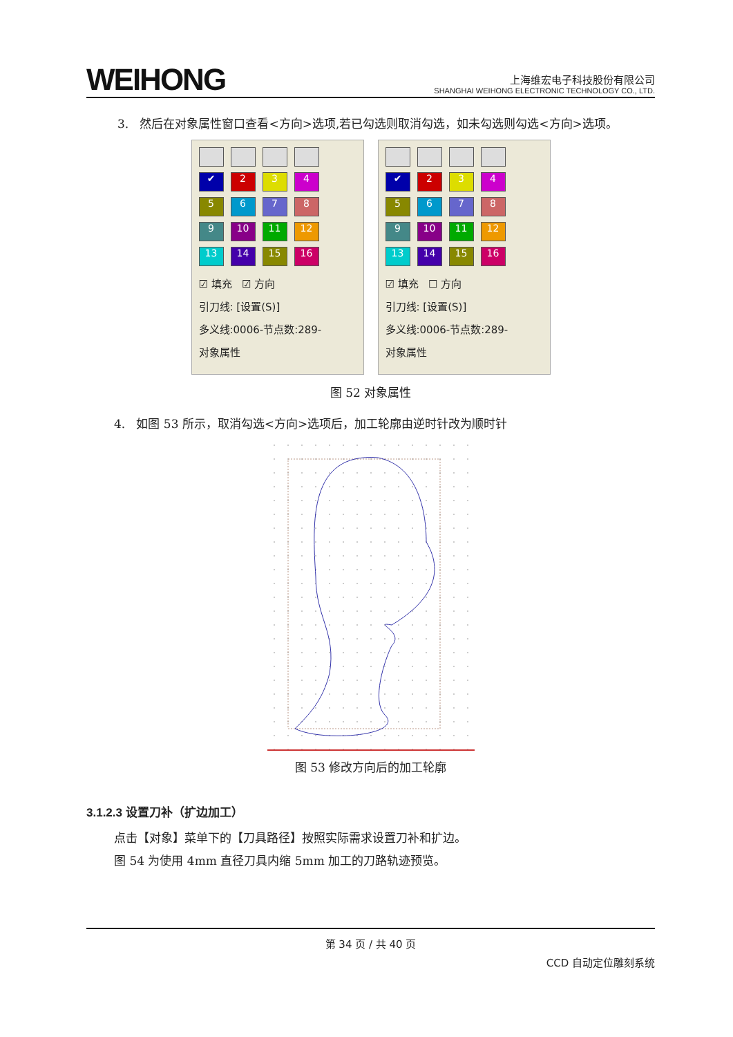WEIHONG
上海维宏电子科技股份有限公司
SHANGHAI WEIHONG ELECTRONIC TECHNOLOGY CO., LTD.
3. 然后在对象属性窗口查看<方向>选项,若已勾选则取消勾选，如未勾选则勾选<方向>选项。
✔ 23456789 10 11 12 13 14 15 16
☑ 填充 ☑ 方向
引刀线: [设置(S)]
多义线:0006-节点数:289-
对象属性
✔ 23456789 10 11 12 13 14 15 16
☑ 填充 ☐ 方向
引刀线: [设置(S)]
多义线:0006-节点数:289-
对象属性
图 52 对象属性
4. 如图 53 所示，取消勾选<方向>选项后，加工轮廓由逆时针改为顺时针
图 53 修改方向后的加工轮廓
3.1.2.3 设置刀补（扩边加工）
点击【对象】菜单下的【刀具路径】按照实际需求设置刀补和扩边。
图 54 为使用 4mm 直径刀具内缩 5mm 加工的刀路轨迹预览。
第 34 页 / 共 40 页
CCD 自动定位雕刻系统